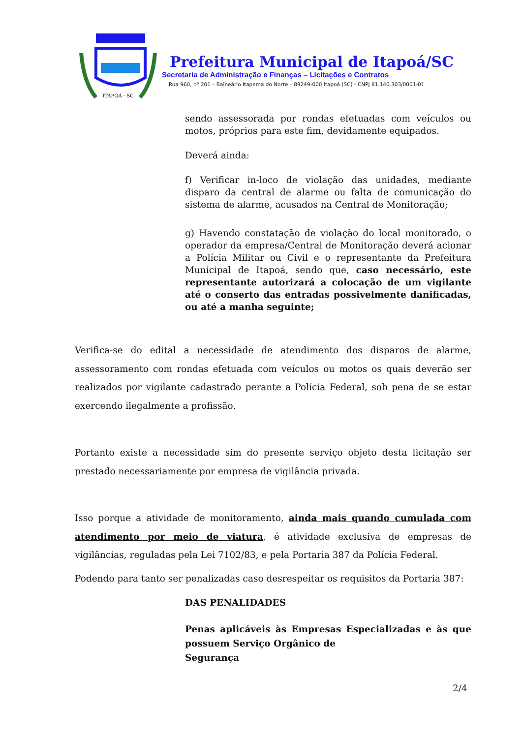ITAPOÁ · SC
Prefeitura Municipal de Itapoá/SC
Secretaria de Administração e Finanças – Licitações e Contratos
Rua 960, nº 201 – Balneário Itapema do Norte – 89249-000 Itapoá (SC) - CNPJ 81.140.303/0001-01
sendo assessorada por rondas efetuadas com veículos ou motos, próprios para este fim, devidamente equipados.
Deverá ainda:
f) Verificar in-loco de violação das unidades, mediante disparo da central de alarme ou falta de comunicação do sistema de alarme, acusados na Central de Monitoração;
g) Havendo constatação de violação do local monitorado, o operador da empresa/Central de Monitoração deverá acionar a Polícia Militar ou Civil e o representante da Prefeitura Municipal de Itapoá, sendo que, caso necessário, este representante autorizará a colocação de um vigilante até o conserto das entradas possivelmente danificadas, ou até a manha seguinte;
Verifica-se do edital a necessidade de atendimento dos disparos de alarme, assessoramento com rondas efetuada com veículos ou motos os quais deverão ser realizados por vigilante cadastrado perante a Polícia Federal, sob pena de se estar exercendo ilegalmente a profissão.
Portanto existe a necessidade sim do presente serviço objeto desta licitação ser prestado necessariamente por empresa de vigilância privada.
Isso porque a atividade de monitoramento, ainda mais quando cumulada com atendimento por meio de viatura, é atividade exclusiva de empresas de vigilâncias, reguladas pela Lei 7102/83, e pela Portaria 387 da Polícia Federal.
Podendo para tanto ser penalizadas caso desrespeitar os requisitos da Portaria 387:
DAS PENALIDADES
Penas aplicáveis às Empresas Especializadas e às que possuem Serviço Orgânico de
Segurança
2/4